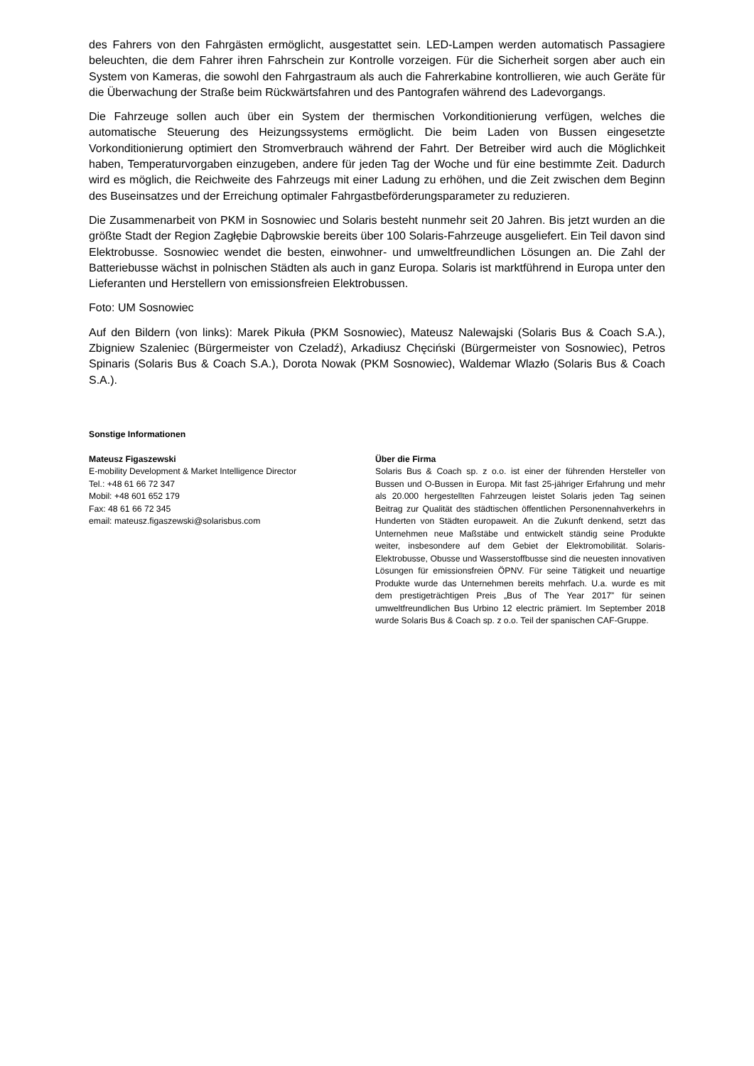des Fahrers von den Fahrgästen ermöglicht, ausgestattet sein. LED-Lampen werden automatisch Passagiere beleuchten, die dem Fahrer ihren Fahrschein zur Kontrolle vorzeigen. Für die Sicherheit sorgen aber auch ein System von Kameras, die sowohl den Fahrgastraum als auch die Fahrerkabine kontrollieren, wie auch Geräte für die Überwachung der Straße beim Rückwärtsfahren und des Pantografen während des Ladevorgangs.
Die Fahrzeuge sollen auch über ein System der thermischen Vorkonditionierung verfügen, welches die automatische Steuerung des Heizungssystems ermöglicht. Die beim Laden von Bussen eingesetzte Vorkonditionierung optimiert den Stromverbrauch während der Fahrt. Der Betreiber wird auch die Möglichkeit haben, Temperaturvorgaben einzugeben, andere für jeden Tag der Woche und für eine bestimmte Zeit. Dadurch wird es möglich, die Reichweite des Fahrzeugs mit einer Ladung zu erhöhen, und die Zeit zwischen dem Beginn des Buseinsatzes und der Erreichung optimaler Fahrgastbeförderungsparameter zu reduzieren.
Die Zusammenarbeit von PKM in Sosnowiec und Solaris besteht nunmehr seit 20 Jahren. Bis jetzt wurden an die größte Stadt der Region Zagłębie Dąbrowskie bereits über 100 Solaris-Fahrzeuge ausgeliefert. Ein Teil davon sind Elektrobusse. Sosnowiec wendet die besten, einwohner- und umweltfreundlichen Lösungen an. Die Zahl der Batteriebusse wächst in polnischen Städten als auch in ganz Europa. Solaris ist marktführend in Europa unter den Lieferanten und Herstellern von emissionsfreien Elektrobussen.
Foto: UM Sosnowiec
Auf den Bildern (von links): Marek Pikuła (PKM Sosnowiec), Mateusz Nalewajski (Solaris Bus & Coach S.A.), Zbigniew Szaleniec (Bürgermeister von Czeladź), Arkadiusz Chęciński (Bürgermeister von Sosnowiec), Petros Spinaris (Solaris Bus & Coach S.A.), Dorota Nowak (PKM Sosnowiec), Waldemar Wlazło (Solaris Bus & Coach S.A.).
Sonstige Informationen
Mateusz Figaszewski
E-mobility Development & Market Intelligence Director
Tel.: +48 61 66 72 347
Mobil: +48 601 652 179
Fax: 48 61 66 72 345
email: mateusz.figaszewski@solarisbus.com
Über die Firma
Solaris Bus & Coach sp. z o.o. ist einer der führenden Hersteller von Bussen und O-Bussen in Europa. Mit fast 25-jähriger Erfahrung und mehr als 20.000 hergestellten Fahrzeugen leistet Solaris jeden Tag seinen Beitrag zur Qualität des städtischen öffentlichen Personennahverkehrs in Hunderten von Städten europaweit. An die Zukunft denkend, setzt das Unternehmen neue Maßstäbe und entwickelt ständig seine Produkte weiter, insbesondere auf dem Gebiet der Elektromobilität. Solaris-Elektrobusse, Obusse und Wasserstoffbusse sind die neuesten innovativen Lösungen für emissionsfreien ÖPNV. Für seine Tätigkeit und neuartige Produkte wurde das Unternehmen bereits mehrfach. U.a. wurde es mit dem prestigeträchtigen Preis „Bus of The Year 2017” für seinen umweltfreundlichen Bus Urbino 12 electric prämiert. Im September 2018 wurde Solaris Bus & Coach sp. z o.o. Teil der spanischen CAF-Gruppe.